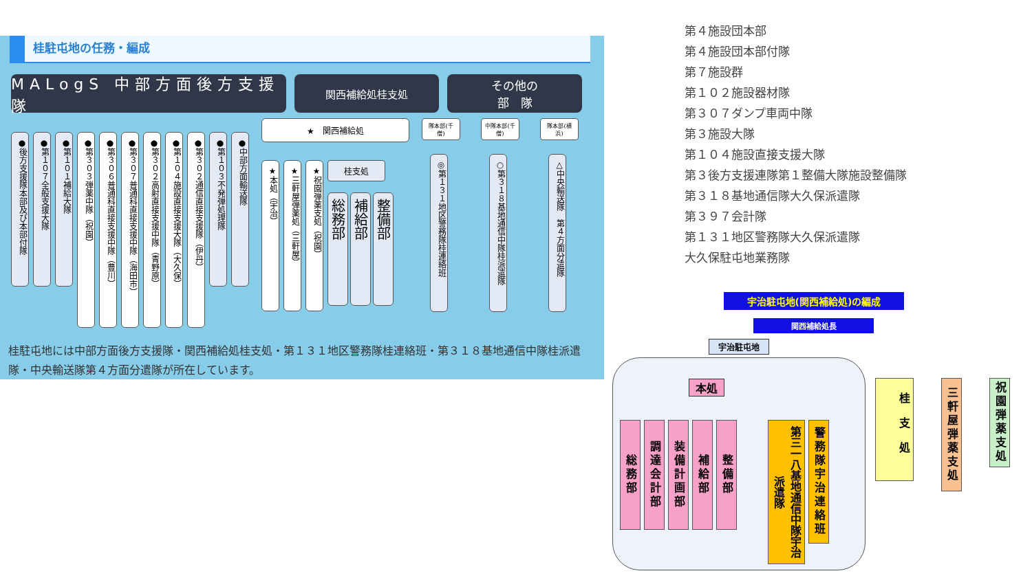桂駐屯地の任務・編成
MALogS 中部方面後方支援隊
関西補給処桂支処 その他の
部　隊
●後方支援隊本部及び本部付隊
●第１０７全般支援大隊
●第１０１補給大隊
●第３０３弾薬中隊（祝園）
●第３０６普通科直接支援中隊（豊川）
●第３０７普通科直接支援中隊（海田市）
●第３０２高射直接支援中隊（青野原）
●第１０４施設直接支援大隊（大久保）
●第３０２通信直接支援隊（伊丹）
●第１０３不発弾処理隊
●中部方面輸送隊
★　関西補給処
★本処（宇治）
★三軒屋弾薬処（三軒屋）
★祝園弾薬支処（祝園）
桂支処
総務部
補給部
整備部
隊本部(千僧)
◎第１３１地区警務隊桂連絡班
中隊本部(千僧)
○第３１８基地通信中隊桂派遣隊
隊本部(横浜)
△中央輸送隊　第４方面分遣隊
桂駐屯地には中部方面後方支援隊・関西補給処桂支処・第１３１地区警務隊桂連絡班・第３１８基地通信中隊桂派遣隊・中央輸送隊第４方面分遣隊が所在しています。
第４施設団本部
第４施設団本部付隊
第７施設群
第１０２施設器材隊
第３０７ダンプ車両中隊
第３施設大隊
第１０４施設直接支援大隊
第３後方支援連隊第１整備大隊施設整備隊
第３１８基地通信隊大久保派遣隊
第３９７会計隊
第１３１地区警務隊大久保派遣隊
大久保駐屯地業務隊
宇治駐屯地(関西補給処)の編成
関西補給処長
宇治駐屯地
本処
総務部
調達会計部
装備計画部
補給部
整備部
第三一八基地通信中隊宇治派遣隊
警務隊宇治連絡班
桂支処
三軒屋弾薬支処
祝園弾薬支処